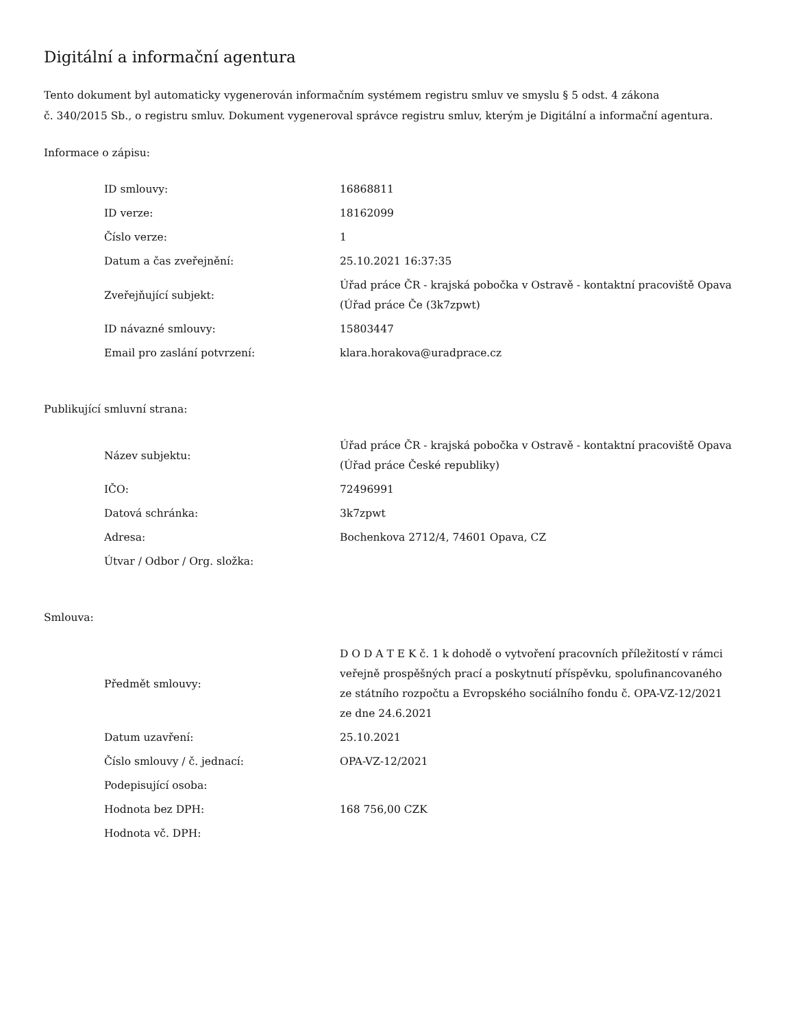Digitální a informační agentura
Tento dokument byl automaticky vygenerován informačním systémem registru smluv ve smyslu § 5 odst. 4 zákona
č. 340/2015 Sb., o registru smluv. Dokument vygeneroval správce registru smluv, kterým je Digitální a informační agentura.
Informace o zápisu:
| ID smlouvy: | 16868811 |
| ID verze: | 18162099 |
| Číslo verze: | 1 |
| Datum a čas zveřejnění: | 25.10.2021 16:37:35 |
| Zveřejňující subjekt: | Úřad práce ČR - krajská pobočka v Ostravě - kontaktní pracoviště Opava (Úřad práce Če (3k7zpwt) |
| ID návazné smlouvy: | 15803447 |
| Email pro zaslání potvrzení: | klara.horakova@uradprace.cz |
Publikující smluvní strana:
| Název subjektu: | Úřad práce ČR - krajská pobočka v Ostravě - kontaktní pracoviště Opava (Úřad práce České republiky) |
| IČO: | 72496991 |
| Datová schránka: | 3k7zpwt |
| Adresa: | Bochenkova 2712/4, 74601 Opava, CZ |
| Útvar / Odbor / Org. složka: | |
Smlouva:
| Předmět smlouvy: | D O D A T E K č. 1 k dohodě o vytvoření pracovních příležitostí v rámci veřejně prospěšných prací a poskytnutí příspěvku, spolufinancovaného ze státního rozpočtu a Evropského sociálního fondu č. OPA-VZ-12/2021 ze dne 24.6.2021 |
| Datum uzavření: | 25.10.2021 |
| Číslo smlouvy / č. jednací: | OPA-VZ-12/2021 |
| Podepisující osoba: | |
| Hodnota bez DPH: | 168 756,00 CZK |
| Hodnota vč. DPH: | |